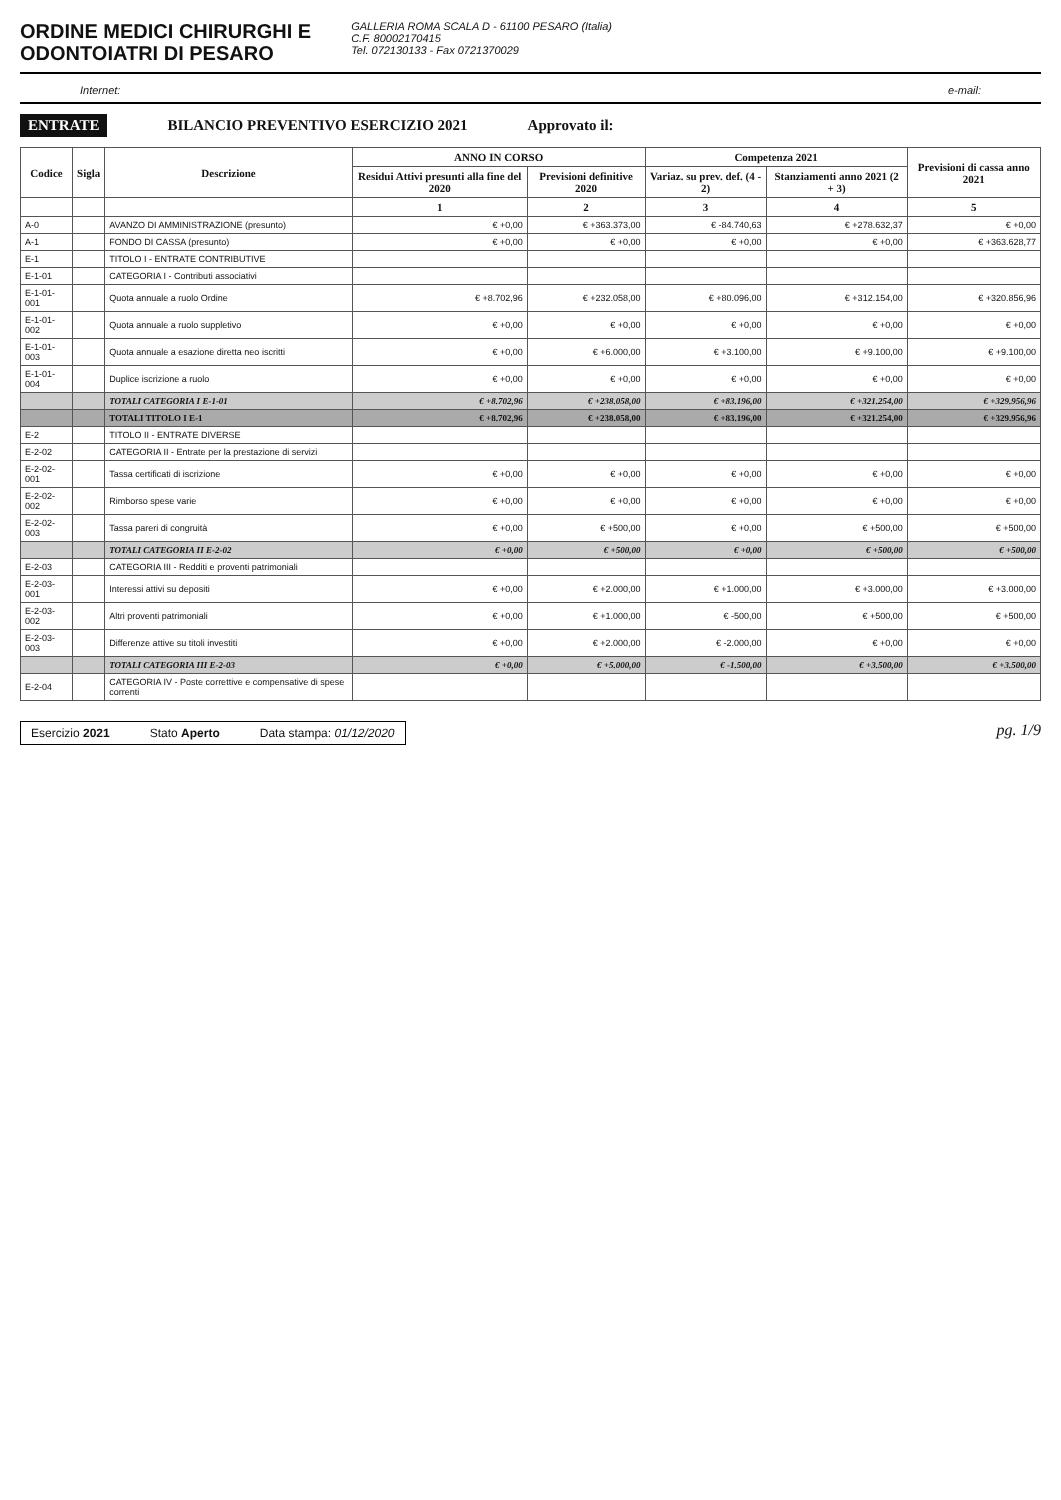ORDINE MEDICI CHIRURGHI E
ODONTOIATRI DI PESARO
GALLERIA ROMA SCALA D - 61100 PESARO (Italia)
C.F. 80002170415
Tel. 072130133 - Fax 0721370029
Internet: e-mail:
ENTRATE BILANCIO PREVENTIVO ESERCIZIO 2021 Approvato il:
| Codice | Sigla | Descrizione | ANNO IN CORSO | | Competenza 2021 | | Previsioni di cassa anno 2021 |
| --- | --- | --- | --- | --- | --- | --- | --- |
| | | | Residui Attivi presunti alla fine del 2020 | Previsioni definitive 2020 | Variaz. su prev. def. (4 - 2) | Stanziamenti anno 2021 (2 + 3) | |
| | | | 1 | 2 | 3 | 4 | 5 |
| A-0 | | AVANZO DI AMMINISTRAZIONE (presunto) | € +0,00 | € +363.373,00 | € -84.740,63 | € +278.632,37 | € +0,00 |
| A-1 | | FONDO DI CASSA (presunto) | € +0,00 | € +0,00 | € +0,00 | € +0,00 | € +363.628,77 |
| E-1 | | TITOLO I - ENTRATE CONTRIBUTIVE | | | | | |
| E-1-01 | | CATEGORIA I - Contributi associativi | | | | | |
| E-1-01-001 | | Quota annuale a ruolo Ordine | € +8.702,96 | € +232.058,00 | € +80.096,00 | € +312.154,00 | € +320.856,96 |
| E-1-01-002 | | Quota annuale a ruolo suppletivo | € +0,00 | € +0,00 | € +0,00 | € +0,00 | € +0,00 |
| E-1-01-003 | | Quota annuale a esazione diretta neo iscritti | € +0,00 | € +6.000,00 | € +3.100,00 | € +9.100,00 | € +9.100,00 |
| E-1-01-004 | | Duplice iscrizione a ruolo | € +0,00 | € +0,00 | € +0,00 | € +0,00 | € +0,00 |
| | | TOTALI CATEGORIA I E-1-01 | € +8.702,96 | € +238.058,00 | € +83.196,00 | € +321.254,00 | € +329.956,96 |
| | | TOTALI TITOLO I E-1 | € +8.702,96 | € +238.058,00 | € +83.196,00 | € +321.254,00 | € +329.956,96 |
| E-2 | | TITOLO II - ENTRATE DIVERSE | | | | | |
| E-2-02 | | CATEGORIA II - Entrate per la prestazione di servizi | | | | | |
| E-2-02-001 | | Tassa certificati di iscrizione | € +0,00 | € +0,00 | € +0,00 | € +0,00 | € +0,00 |
| E-2-02-002 | | Rimborso spese varie | € +0,00 | € +0,00 | € +0,00 | € +0,00 | € +0,00 |
| E-2-02-003 | | Tassa pareri di congruità | € +0,00 | € +500,00 | € +0,00 | € +500,00 | € +500,00 |
| | | TOTALI CATEGORIA II E-2-02 | € +0,00 | € +500,00 | € +0,00 | € +500,00 | € +500,00 |
| E-2-03 | | CATEGORIA III - Redditi e proventi patrimoniali | | | | | |
| E-2-03-001 | | Interessi attivi su depositi | € +0,00 | € +2.000,00 | € +1.000,00 | € +3.000,00 | € +3.000,00 |
| E-2-03-002 | | Altri proventi patrimoniali | € +0,00 | € +1.000,00 | € -500,00 | € +500,00 | € +500,00 |
| E-2-03-003 | | Differenze attive su titoli investiti | € +0,00 | € +2.000,00 | € -2.000,00 | € +0,00 | € +0,00 |
| | | TOTALI CATEGORIA III E-2-03 | € +0,00 | € +5.000,00 | € -1.500,00 | € +3.500,00 | € +3.500,00 |
| E-2-04 | | CATEGORIA IV - Poste correttive e compensative di spese correnti | | | | | |
Esercizio 2021 Stato Aperto Data stampa: 01/12/2020
pg. 1/9